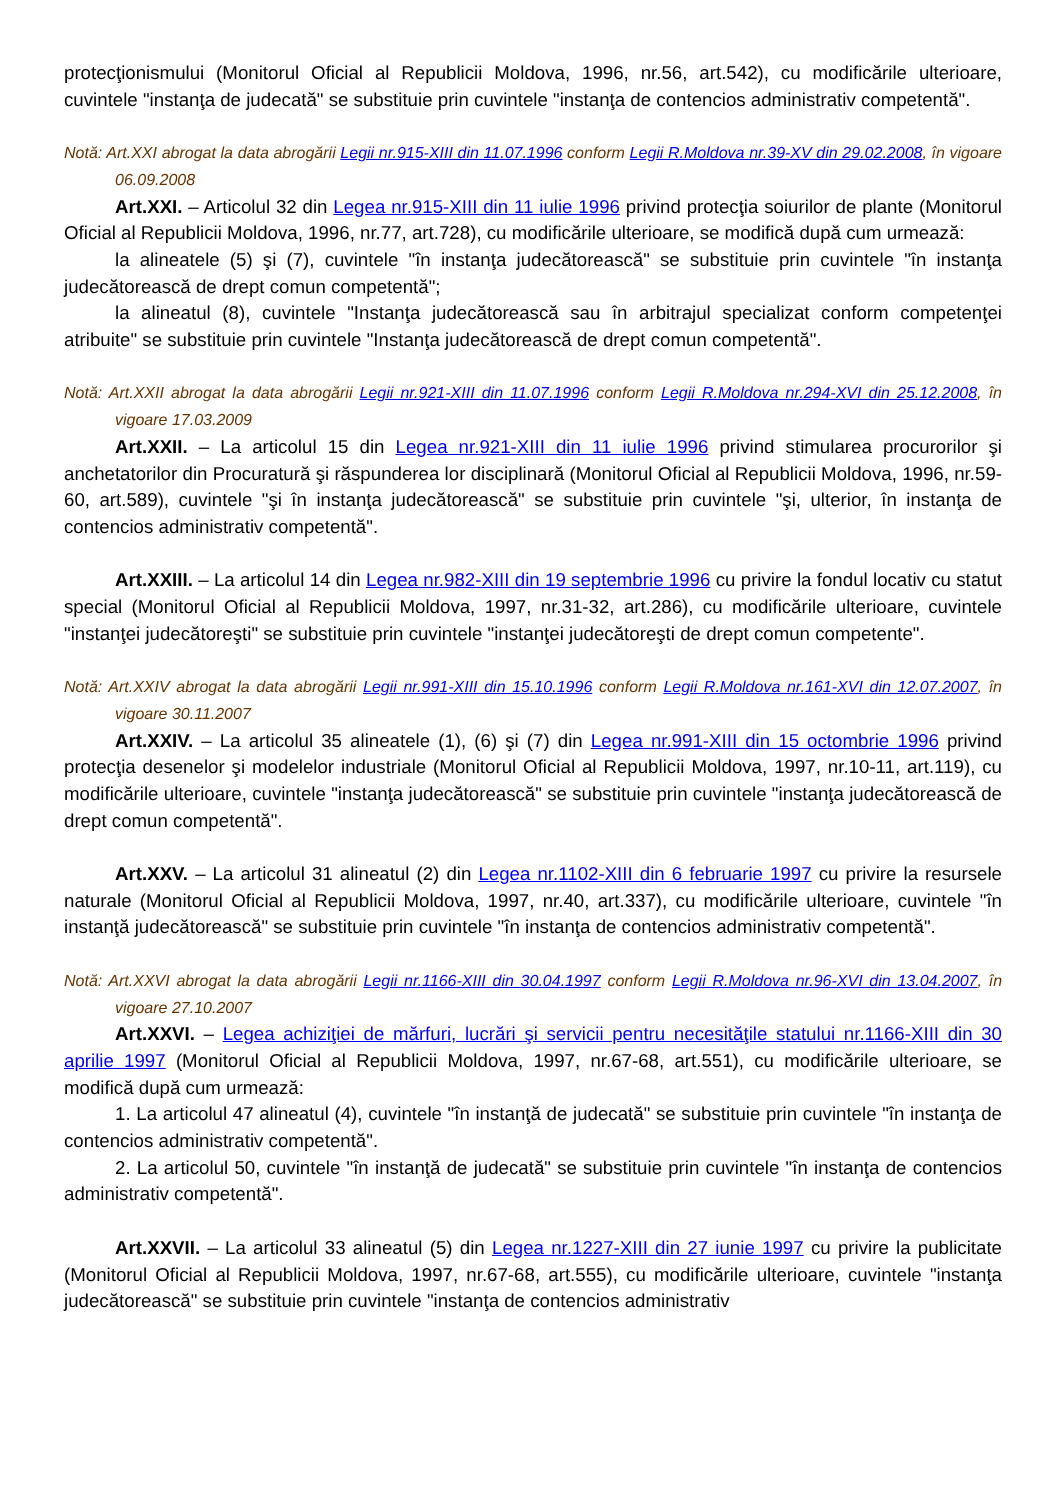protecţionismului (Monitorul Oficial al Republicii Moldova, 1996, nr.56, art.542), cu modificările ulterioare, cuvintele "instanţa de judecată" se substituie prin cuvintele "instanţa de contencios administrativ competentă".
Notă: Art.XXI abrogat la data abrogării Legii nr.915-XIII din 11.07.1996 conform Legii R.Moldova nr.39-XV din 29.02.2008, în vigoare 06.09.2008
Art.XXI. – Articolul 32 din Legea nr.915-XIII din 11 iulie 1996 privind protecţia soiurilor de plante (Monitorul Oficial al Republicii Moldova, 1996, nr.77, art.728), cu modificările ulterioare, se modifică după cum urmează:
la alineatele (5) şi (7), cuvintele "în instanţa judecătorească" se substituie prin cuvintele "în instanţa judecătorească de drept comun competentă";
la alineatul (8), cuvintele "Instanţa judecătorească sau în arbitrajul specializat conform competenţei atribuite" se substituie prin cuvintele "Instanţa judecătorească de drept comun competentă".
Notă: Art.XXII abrogat la data abrogării Legii nr.921-XIII din 11.07.1996 conform Legii R.Moldova nr.294-XVI din 25.12.2008, în vigoare 17.03.2009
Art.XXII. – La articolul 15 din Legea nr.921-XIII din 11 iulie 1996 privind stimularea procurorilor şi anchetatorilor din Procuratură şi răspunderea lor disciplinară (Monitorul Oficial al Republicii Moldova, 1996, nr.59-60, art.589), cuvintele "şi în instanţa judecătorească" se substituie prin cuvintele "şi, ulterior, în instanţa de contencios administrativ competentă".
Art.XXIII. – La articolul 14 din Legea nr.982-XIII din 19 septembrie 1996 cu privire la fondul locativ cu statut special (Monitorul Oficial al Republicii Moldova, 1997, nr.31-32, art.286), cu modificările ulterioare, cuvintele "instanţei judecătoreşti" se substituie prin cuvintele "instanţei judecătoreşti de drept comun competente".
Notă: Art.XXIV abrogat la data abrogării Legii nr.991-XIII din 15.10.1996 conform Legii R.Moldova nr.161-XVI din 12.07.2007, în vigoare 30.11.2007
Art.XXIV. – La articolul 35 alineatele (1), (6) şi (7) din Legea nr.991-XIII din 15 octombrie 1996 privind protecţia desenelor şi modelelor industriale (Monitorul Oficial al Republicii Moldova, 1997, nr.10-11, art.119), cu modificările ulterioare, cuvintele "instanţa judecătorească" se substituie prin cuvintele "instanţa judecătorească de drept comun competentă".
Art.XXV. – La articolul 31 alineatul (2) din Legea nr.1102-XIII din 6 februarie 1997 cu privire la resursele naturale (Monitorul Oficial al Republicii Moldova, 1997, nr.40, art.337), cu modificările ulterioare, cuvintele "în instanţă judecătorească" se substituie prin cuvintele "în instanţa de contencios administrativ competentă".
Notă: Art.XXVI abrogat la data abrogării Legii nr.1166-XIII din 30.04.1997 conform Legii R.Moldova nr.96-XVI din 13.04.2007, în vigoare 27.10.2007
Art.XXVI. – Legea achiziţiei de mărfuri, lucrări şi servicii pentru necesităţile statului nr.1166-XIII din 30 aprilie 1997 (Monitorul Oficial al Republicii Moldova, 1997, nr.67-68, art.551), cu modificările ulterioare, se modifică după cum urmează:
1. La articolul 47 alineatul (4), cuvintele "în instanţă de judecată" se substituie prin cuvintele "în instanţa de contencios administrativ competentă".
2. La articolul 50, cuvintele "în instanţă de judecată" se substituie prin cuvintele "în instanţa de contencios administrativ competentă".
Art.XXVII. – La articolul 33 alineatul (5) din Legea nr.1227-XIII din 27 iunie 1997 cu privire la publicitate (Monitorul Oficial al Republicii Moldova, 1997, nr.67-68, art.555), cu modificările ulterioare, cuvintele "instanţa judecătorească" se substituie prin cuvintele "instanţa de contencios administrativ